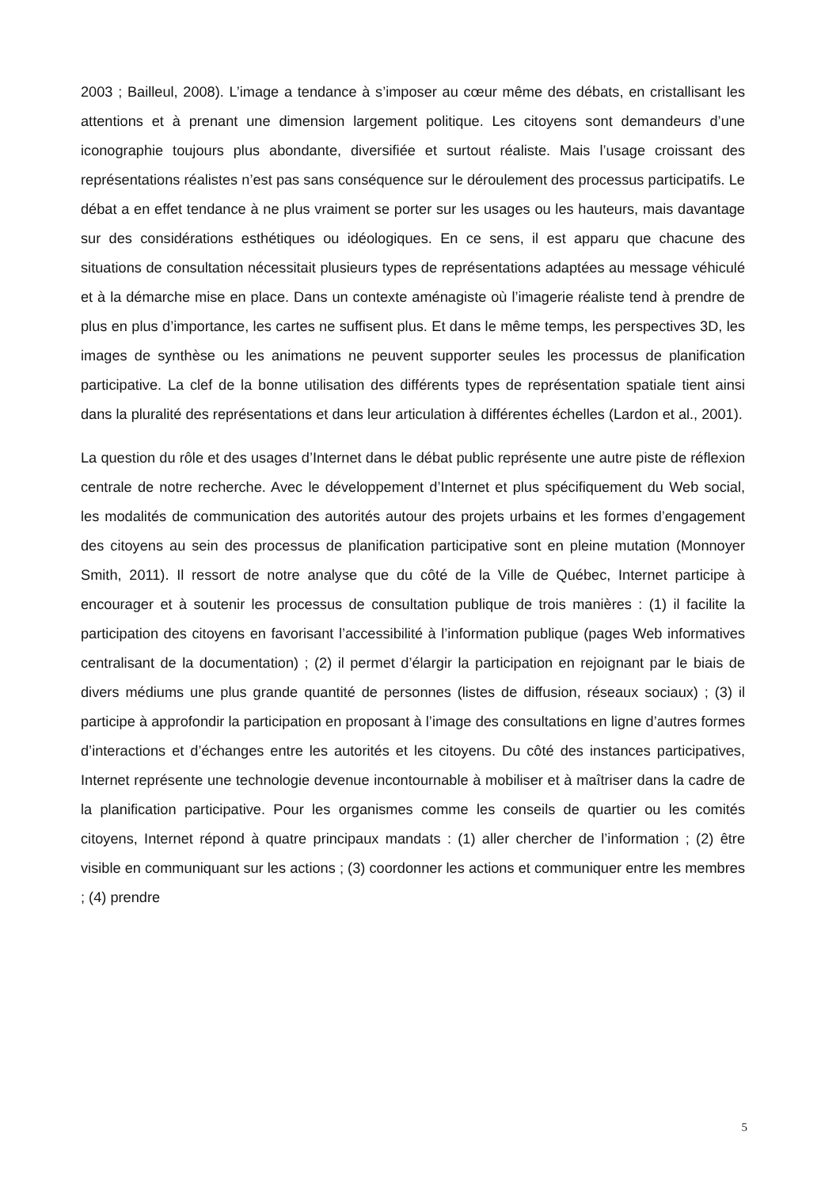2003 ; Bailleul, 2008). L’image a tendance à s’imposer au cœur même des débats, en cristallisant les attentions et à prenant une dimension largement politique. Les citoyens sont demandeurs d’une iconographie toujours plus abondante, diversifiée et surtout réaliste. Mais l’usage croissant des représentations réalistes n’est pas sans conséquence sur le déroulement des processus participatifs. Le débat a en effet tendance à ne plus vraiment se porter sur les usages ou les hauteurs, mais davantage sur des considérations esthétiques ou idéologiques. En ce sens, il est apparu que chacune des situations de consultation nécessitait plusieurs types de représentations adaptées au message véhiculé et à la démarche mise en place. Dans un contexte aménagiste où l’imagerie réaliste tend à prendre de plus en plus d’importance, les cartes ne suffisent plus. Et dans le même temps, les perspectives 3D, les images de synthèse ou les animations ne peuvent supporter seules les processus de planification participative. La clef de la bonne utilisation des différents types de représentation spatiale tient ainsi dans la pluralité des représentations et dans leur articulation à différentes échelles (Lardon et al., 2001).
La question du rôle et des usages d’Internet dans le débat public représente une autre piste de réflexion centrale de notre recherche. Avec le développement d’Internet et plus spécifiquement du Web social, les modalités de communication des autorités autour des projets urbains et les formes d’engagement des citoyens au sein des processus de planification participative sont en pleine mutation (Monnoyer Smith, 2011). Il ressort de notre analyse que du côté de la Ville de Québec, Internet participe à encourager et à soutenir les processus de consultation publique de trois manières : (1) il facilite la participation des citoyens en favorisant l’accessibilité à l’information publique (pages Web informatives centralisant de la documentation) ; (2) il permet d’élargir la participation en rejoignant par le biais de divers médiums une plus grande quantité de personnes (listes de diffusion, réseaux sociaux) ; (3) il participe à approfondir la participation en proposant à l’image des consultations en ligne d’autres formes d’interactions et d’échanges entre les autorités et les citoyens. Du côté des instances participatives, Internet représente une technologie devenue incontournable à mobiliser et à maîtriser dans la cadre de la planification participative. Pour les organismes comme les conseils de quartier ou les comités citoyens, Internet répond à quatre principaux mandats : (1) aller chercher de l’information ; (2) être visible en communiquant sur les actions ; (3) coordonner les actions et communiquer entre les membres ; (4) prendre
5